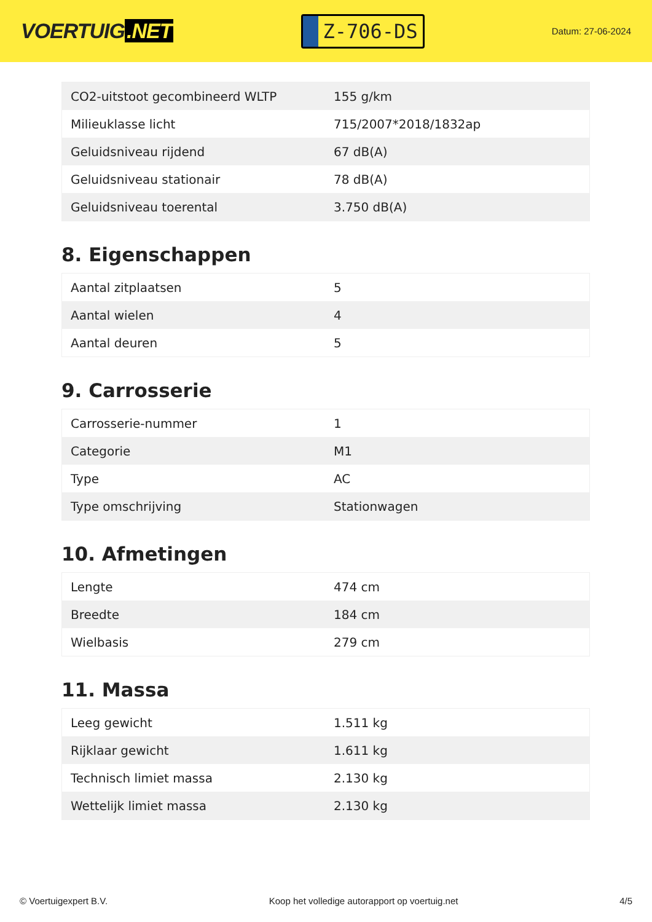VOERTUIG.NET
Z-706-DS
Datum: 27-06-2024
| CO2-uitstoot gecombineerd WLTP | 155 g/km |
| Milieuklasse licht | 715/2007*2018/1832ap |
| Geluidsniveau rijdend | 67 dB(A) |
| Geluidsniveau stationair | 78 dB(A) |
| Geluidsniveau toerental | 3.750 dB(A) |
8. Eigenschappen
| Aantal zitplaatsen | 5 |
| Aantal wielen | 4 |
| Aantal deuren | 5 |
9. Carrosserie
| Carrosserie-nummer | 1 |
| Categorie | M1 |
| Type | AC |
| Type omschrijving | Stationwagen |
10. Afmetingen
| Lengte | 474 cm |
| Breedte | 184 cm |
| Wielbasis | 279 cm |
11. Massa
| Leeg gewicht | 1.511 kg |
| Rijklaar gewicht | 1.611 kg |
| Technisch limiet massa | 2.130 kg |
| Wettelijk limiet massa | 2.130 kg |
© Voertuigexpert B.V. Koop het volledige autorapport op voertuig.net 4/5